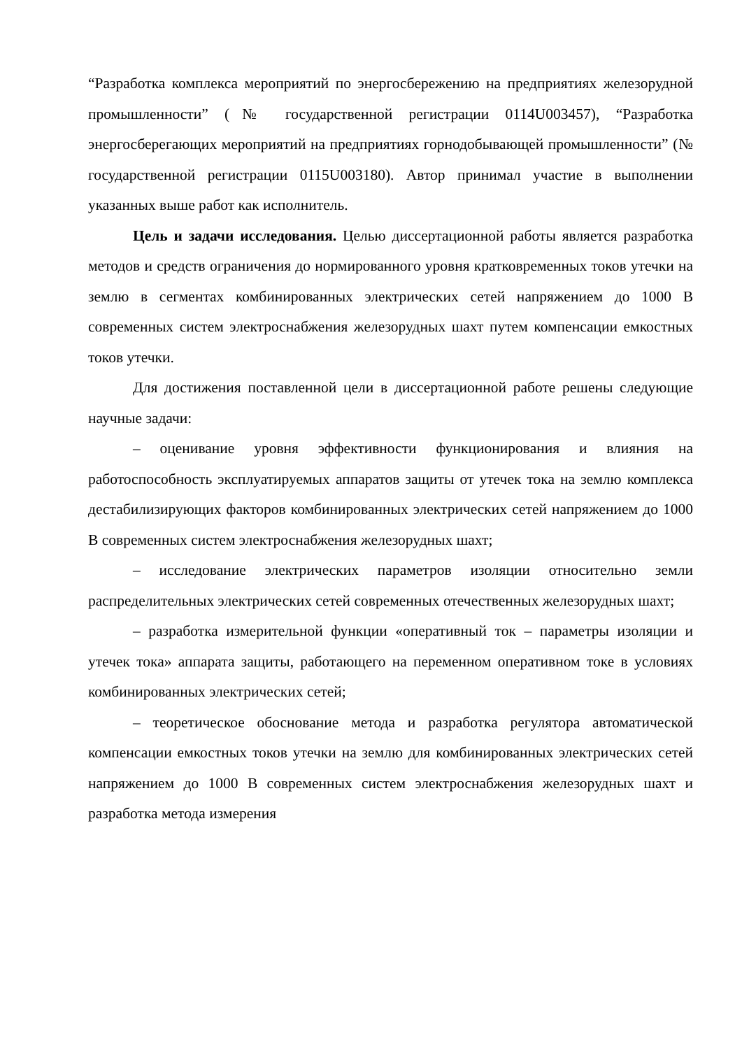“Разработка комплекса мероприятий по энергосбережению на предприятиях железорудной промышленности” (№ государственной регистрации 0114U003457), “Разработка энергосберегающих мероприятий на предприятиях горнодобывающей промышленности” (№ государственной регистрации 0115U003180). Автор принимал участие в выполнении указанных выше работ как исполнитель.
Цель и задачи исследования. Целью диссертационной работы является разработка методов и средств ограничения до нормированного уровня кратковременных токов утечки на землю в сегментах комбинированных электрических сетей напряжением до 1000 В современных систем электроснабжения железорудных шахт путем компенсации емкостных токов утечки.
Для достижения поставленной цели в диссертационной работе решены следующие научные задачи:
– оценивание уровня эффективности функционирования и влияния на работоспособность эксплуатируемых аппаратов защиты от утечек тока на землю комплекса дестабилизирующих факторов комбинированных электрических сетей напряжением до 1000 В современных систем электроснабжения железорудных шахт;
– исследование электрических параметров изоляции относительно земли распределительных электрических сетей современных отечественных железорудных шахт;
– разработка измерительной функции «оперативный ток – параметры изоляции и утечек тока» аппарата защиты, работающего на переменном оперативном токе в условиях комбинированных электрических сетей;
– теоретическое обоснование метода и разработка регулятора автоматической компенсации емкостных токов утечки на землю для комбинированных электрических сетей напряжением до 1000 В современных систем электроснабжения железорудных шахт и разработка метода измерения